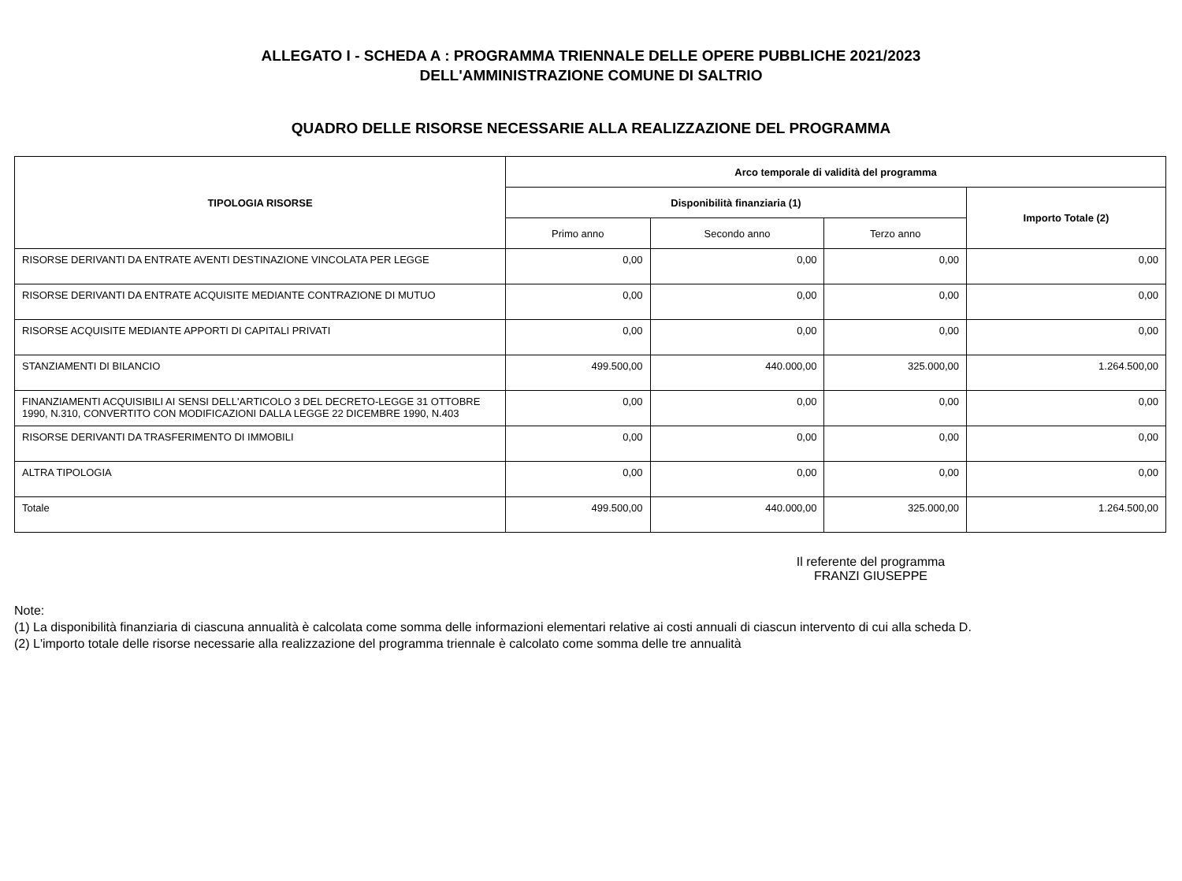ALLEGATO I - SCHEDA A : PROGRAMMA TRIENNALE DELLE OPERE PUBBLICHE 2021/2023
DELL'AMMINISTRAZIONE COMUNE DI SALTRIO
QUADRO DELLE RISORSE NECESSARIE ALLA REALIZZAZIONE DEL PROGRAMMA
| TIPOLOGIA RISORSE | Arco temporale di validità del programma | | | |
| --- | --- | --- | --- | --- |
| | Disponibilità finanziaria (1) | | | Importo Totale (2) |
| | Primo anno | Secondo anno | Terzo anno | |
| RISORSE DERIVANTI DA ENTRATE AVENTI DESTINAZIONE VINCOLATA PER LEGGE | 0,00 | 0,00 | 0,00 | 0,00 |
| RISORSE DERIVANTI DA ENTRATE ACQUISITE MEDIANTE CONTRAZIONE DI MUTUO | 0,00 | 0,00 | 0,00 | 0,00 |
| RISORSE ACQUISITE MEDIANTE APPORTI DI CAPITALI PRIVATI | 0,00 | 0,00 | 0,00 | 0,00 |
| STANZIAMENTI DI BILANCIO | 499.500,00 | 440.000,00 | 325.000,00 | 1.264.500,00 |
| FINANZIAMENTI ACQUISIBILI AI SENSI DELL'ARTICOLO 3 DEL DECRETO-LEGGE 31 OTTOBRE 1990, N.310, CONVERTITO CON MODIFICAZIONI DALLA LEGGE 22 DICEMBRE 1990, N.403 | 0,00 | 0,00 | 0,00 | 0,00 |
| RISORSE DERIVANTI DA TRASFERIMENTO DI IMMOBILI | 0,00 | 0,00 | 0,00 | 0,00 |
| ALTRA TIPOLOGIA | 0,00 | 0,00 | 0,00 | 0,00 |
| Totale | 499.500,00 | 440.000,00 | 325.000,00 | 1.264.500,00 |
Il referente del programma
FRANZI GIUSEPPE
Note:
(1) La disponibilità finanziaria di ciascuna annualità è calcolata come somma delle informazioni elementari relative ai costi annuali di ciascun intervento di cui alla scheda D.
(2) L'importo totale delle risorse necessarie alla realizzazione del programma triennale è calcolato come somma delle tre annualità